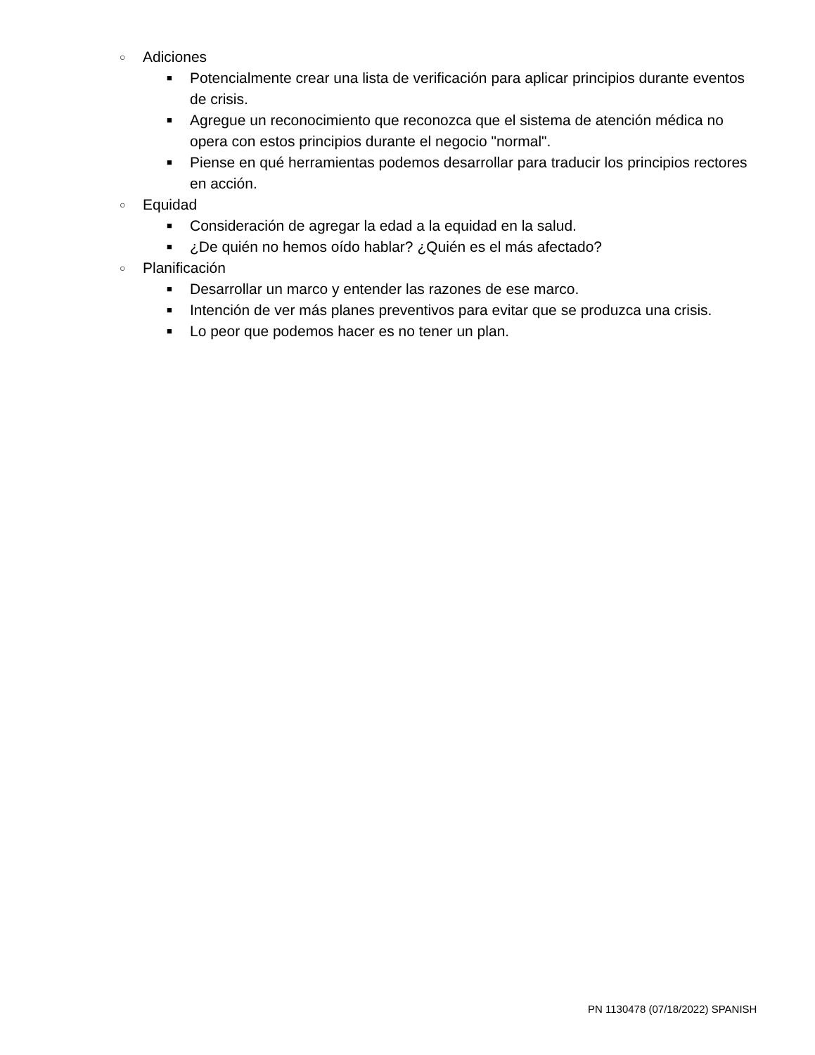○ Adiciones
■ Potencialmente crear una lista de verificación para aplicar principios durante eventos de crisis.
■ Agregue un reconocimiento que reconozca que el sistema de atención médica no opera con estos principios durante el negocio "normal".
■ Piense en qué herramientas podemos desarrollar para traducir los principios rectores en acción.
○ Equidad
■ Consideración de agregar la edad a la equidad en la salud.
■ ¿De quién no hemos oído hablar? ¿Quién es el más afectado?
○ Planificación
■ Desarrollar un marco y entender las razones de ese marco.
■ Intención de ver más planes preventivos para evitar que se produzca una crisis.
■ Lo peor que podemos hacer es no tener un plan.
PN 1130478 (07/18/2022) SPANISH